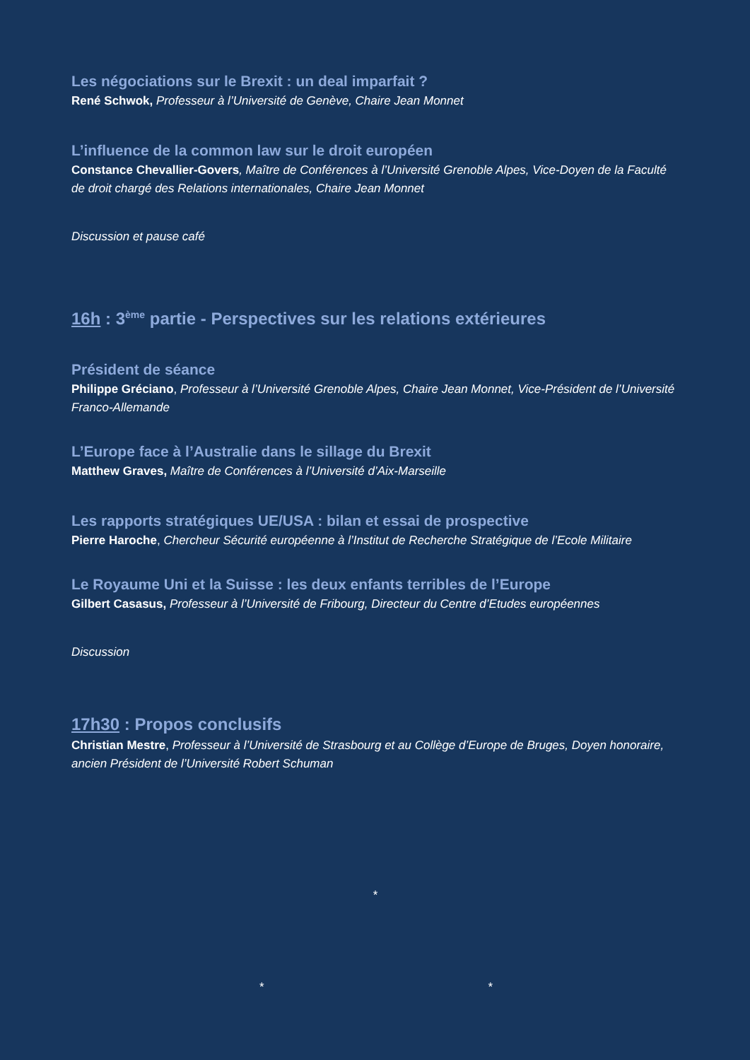Les négociations sur le Brexit : un deal imparfait ?
René Schwok, Professeur à l’Université de Genève, Chaire Jean Monnet
L’influence de la common law sur le droit européen
Constance Chevallier-Govers, Maître de Conférences à l’Université Grenoble Alpes, Vice-Doyen de la Faculté de droit chargé des Relations internationales, Chaire Jean Monnet
Discussion et pause café
16h : 3<sup>ème</sup> partie - Perspectives sur les relations extérieures
Président de séance
Philippe Gréciano, Professeur à l’Université Grenoble Alpes, Chaire Jean Monnet, Vice-Président de l’Université Franco-Allemande
L’Europe face à l’Australie dans le sillage du Brexit
Matthew Graves, Maître de Conférences à l’Université d’Aix-Marseille
Les rapports stratégiques UE/USA : bilan et essai de prospective
Pierre Haroche, Chercheur Sécurité européenne à l’Institut de Recherche Stratégique de l’Ecole Militaire
Le Royaume Uni et la Suisse : les deux enfants terribles de l’Europe
Gilbert Casasus, Professeur à l’Université de Fribourg, Directeur du Centre d’Etudes européennes
Discussion
17h30 : Propos conclusifs
Christian Mestre, Professeur à l’Université de Strasbourg et au Collège d’Europe de Bruges, Doyen honoraire, ancien Président de l’Université Robert Schuman
*
* *